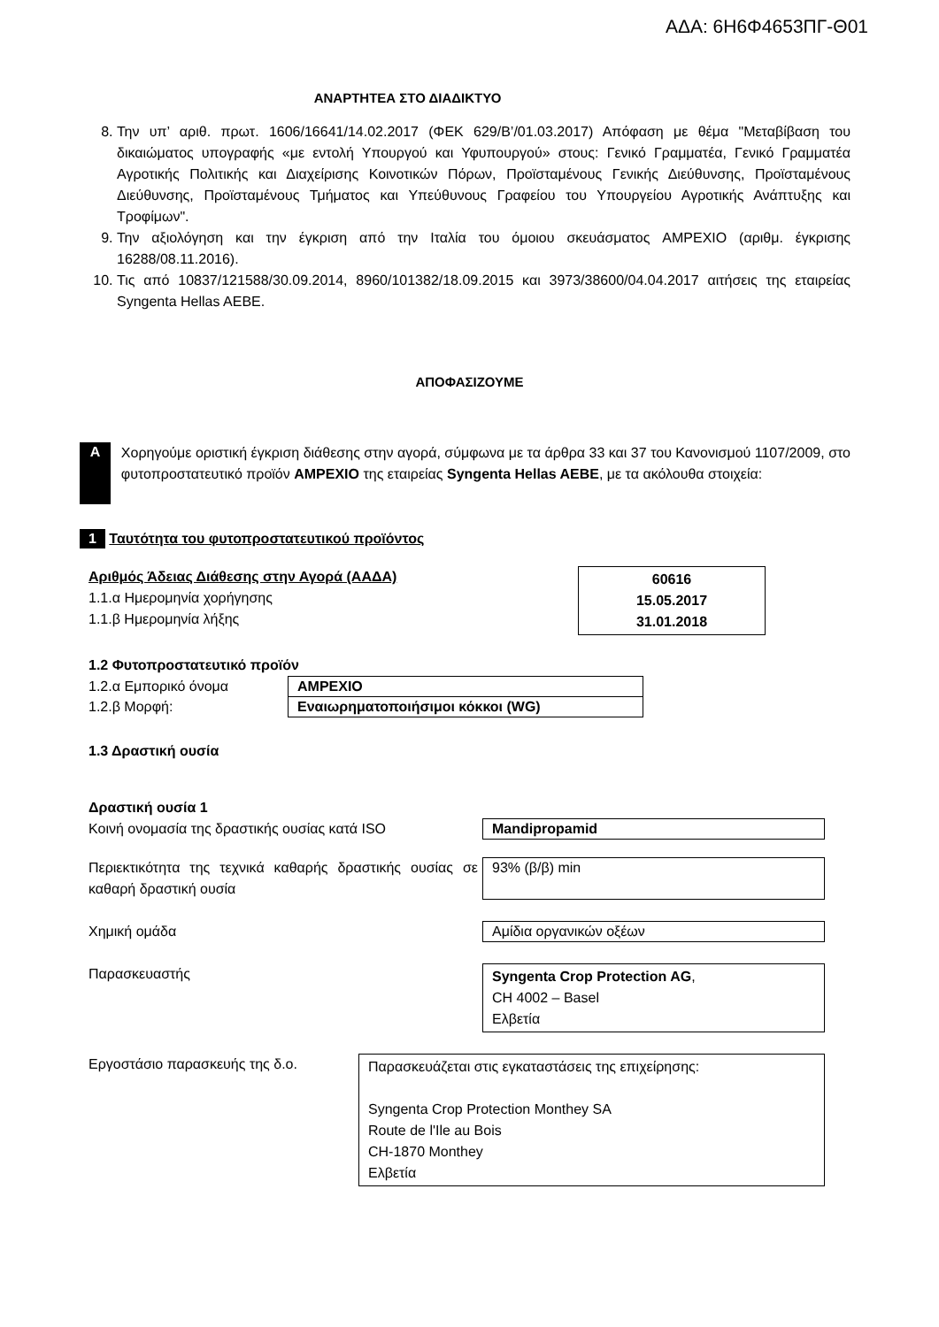ΑΔΑ: 6Η6Φ4653ΠΓ-Θ01
ΑΝΑΡΤΗΤΕΑ ΣΤΟ ΔΙΑΔΙΚΤΥΟ
8. Την υπ’ αριθ. πρωτ. 1606/16641/14.02.2017 (ΦΕΚ 629/Β’/01.03.2017) Απόφαση με θέμα "Μεταβίβαση του δικαιώματος υπογραφής «με εντολή Υπουργού και Υφυπουργού» στους: Γενικό Γραμματέα, Γενικό Γραμματέα Αγροτικής Πολιτικής και Διαχείρισης Κοινοτικών Πόρων, Προϊσταμένους Γενικής Διεύθυνσης, Προϊσταμένους Διεύθυνσης, Προϊσταμένους Τμήματος και Υπεύθυνους Γραφείου του Υπουργείου Αγροτικής Ανάπτυξης και Τροφίμων".
9. Την αξιολόγηση και την έγκριση από την Ιταλία του όμοιου σκευάσματος AMPEXIO (αριθμ. έγκρισης 16288/08.11.2016).
10. Τις από 10837/121588/30.09.2014, 8960/101382/18.09.2015 και 3973/38600/04.04.2017 αιτήσεις της εταιρείας Syngenta Hellas AEBE.
ΑΠΟΦΑΣΙΖΟΥΜΕ
A
Χορηγούμε οριστική έγκριση διάθεσης στην αγορά, σύμφωνα με τα άρθρα 33 και 37 του Κανονισμού 1107/2009, στο φυτοπροστατευτικό προϊόν AMPEXIO της εταιρείας Syngenta Hellas AEBE, με τα ακόλουθα στοιχεία:
1 Ταυτότητα του φυτοπροστατευτικού προϊόντος
Αριθμός Άδειας Διάθεσης στην Αγορά (ΑΑΔΑ)
1.1.α Ημερομηνία χορήγησης
1.1.β Ημερομηνία λήξης
60616
15.05.2017
31.01.2018
1.2 Φυτοπροστατευτικό προϊόν
| 1.2.α Εμπορικό όνομα | AMPEXIO |
| 1.2.β Μορφή: | Εναιωρηματοποιήσιμοι κόκκοι (WG) |
1.3 Δραστική ουσία
Δραστική ουσία 1
Κοινή ονομασία της δραστικής ουσίας κατά ISO
Mandipropamid
Περιεκτικότητα της τεχνικά καθαρής δραστικής ουσίας σε καθαρή δραστική ουσία
93% (β/β) min
Χημική ομάδα
Αμίδια οργανικών οξέων
Παρασκευαστής Syngenta Crop Protection AG,
CH 4002 – Basel
Ελβετία
Εργοστάσιο παρασκευής της δ.ο. Παρασκευάζεται στις εγκαταστάσεις της επιχείρησης:
Syngenta Crop Protection Monthey SA
Route de l'Ile au Bois
CH-1870 Monthey
Ελβετία